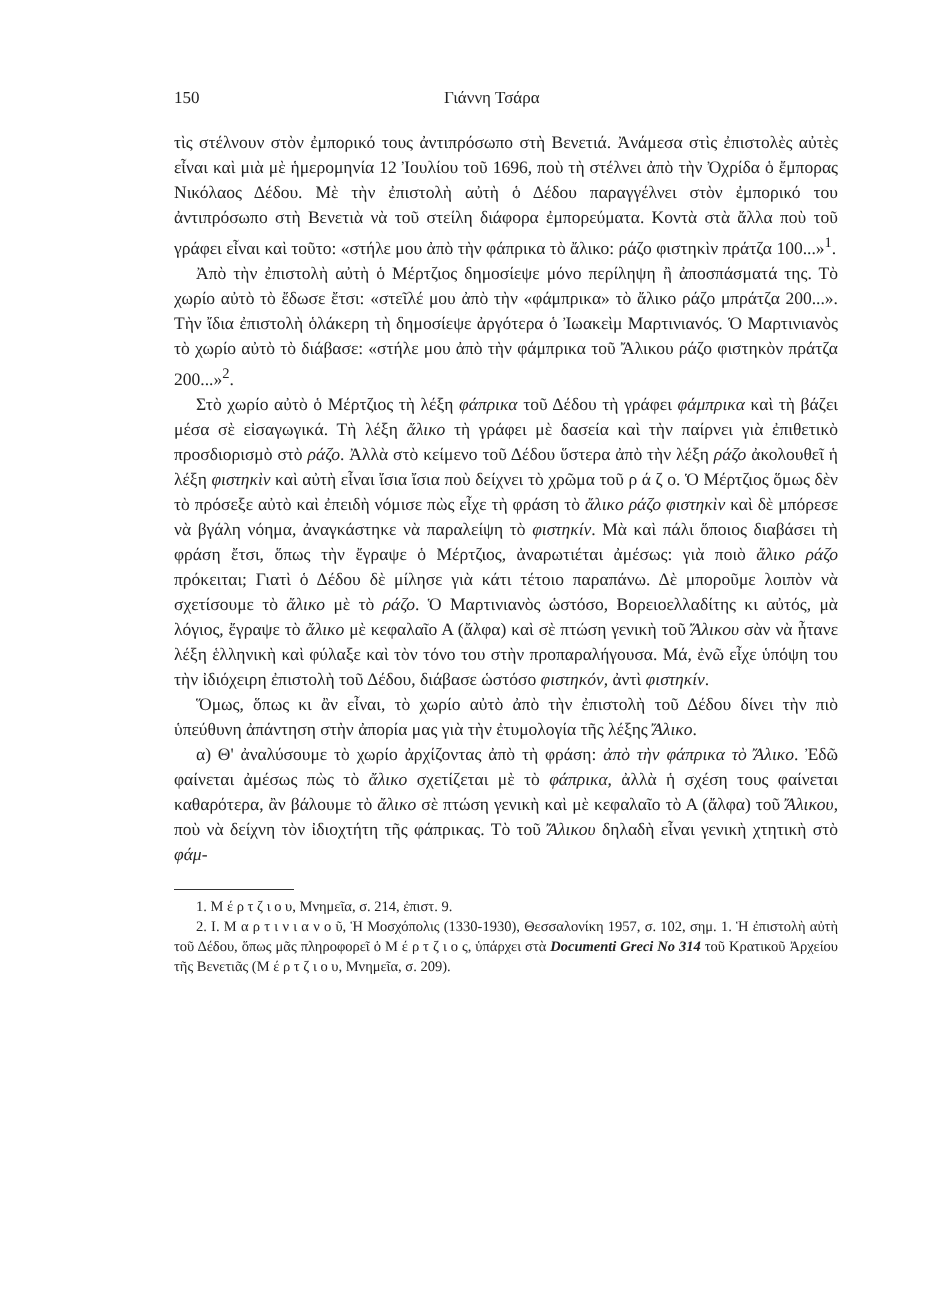150 Γιάννη Τσάρα
τὶς στέλνουν στὸν ἐμπορικό τους ἀντιπρόσωπο στὴ Βενετιά. Ἀνάμεσα στὶς ἐπιστολὲς αὐτὲς εἶναι καὶ μιὰ μὲ ἡμερομηνία 12 Ἰουλίου τοῦ 1696, ποὺ τὴ στέλνει ἀπὸ τὴν Ὀχρίδα ὁ ἔμπορας Νικόλαος Δέδου. Μὲ τὴν ἐπιστολὴ αὐτὴ ὁ Δέδου παραγγέλνει στὸν ἐμπορικό του ἀντιπρόσωπο στὴ Βενετιὰ νὰ τοῦ στείλη διάφορα ἐμπορεύματα. Κοντὰ στὰ ἄλλα ποὺ τοῦ γράφει εἶναι καὶ τοῦτο: «στήλε μου ἀπὸ τὴν φάπρικα τὸ ἄλικο: ράζο φιστηκὶν πράτζα 100...»<sup>1</sup>.
Ἀπὸ τὴν ἐπιστολὴ αὐτὴ ὁ Μέρτζιος δημοσίεψε μόνο περίληψη ἢ ἀποσπάσματά της. Τὸ χωρίο αὐτὸ τὸ ἔδωσε ἔτσι: «στεῖλέ μου ἀπὸ τὴν «φάμπρικα» τὸ ἄλικο ράζο μπράτζα 200...». Τὴν ἴδια ἐπιστολὴ ὁλάκερη τὴ δημοσίεψε ἀργότερα ὁ Ἰωακεὶμ Μαρτινιανός. Ὁ Μαρτινιανὸς τὸ χωρίο αὐτὸ τὸ διάβασε: «στήλε μου ἀπὸ τὴν φάμπρικα τοῦ Ἄλικου ράζο φιστηκὸν πράτζα 200...»<sup>2</sup>.
Στὸ χωρίο αὐτὸ ὁ Μέρτζιος τὴ λέξη φάπρικα τοῦ Δέδου τὴ γράφει φάμπρικα καὶ τὴ βάζει μέσα σὲ εἰσαγωγικά. Τὴ λέξη ἄλικο τὴ γράφει μὲ δασεία καὶ τὴν παίρνει γιὰ ἐπιθετικὸ προσδιορισμὸ στὸ ράζο. Ἀλλὰ στὸ κείμενο τοῦ Δέδου ὕστερα ἀπὸ τὴν λέξη ράζο ἀκολουθεῖ ἡ λέξη φιστηκὶν καὶ αὐτὴ εἶναι ἴσια ἴσια ποὺ δείχνει τὸ χρῶμα τοῦ ρ ά ζ ο. Ὁ Μέρτζιος ὅμως δὲν τὸ πρόσεξε αὐτὸ καὶ ἐπειδὴ νόμισε πὼς εἶχε τὴ φράση τὸ ἄλικο ράζο φιστηκὶν καὶ δὲ μπόρεσε νὰ βγάλη νόημα, ἀναγκάστηκε νὰ παραλείψη τὸ φιστηκίν. Μὰ καὶ πάλι ὅποιος διαβάσει τὴ φράση ἔτσι, ὅπως τὴν ἔγραψε ὁ Μέρτζιος, ἀναρωτιέται ἀμέσως: γιὰ ποιὸ ἄλικο ράζο πρόκειται; Γιατὶ ὁ Δέδου δὲ μίλησε γιὰ κάτι τέτοιο παραπάνω. Δὲ μποροῦμε λοιπὸν νὰ σχετίσουμε τὸ ἄλικο μὲ τὸ ράζο. Ὁ Μαρτινιανὸς ὡστόσο, Βορειοελλαδίτης κι αὐτός, μὰ λόγιος, ἔγραψε τὸ ἄλικο μὲ κεφαλαῖο Α (ἄλφα) καὶ σὲ πτώση γενικὴ τοῦ Ἄλικου σὰν νὰ ἦτανε λέξη ἑλληνικὴ καὶ φύλαξε καὶ τὸν τόνο του στὴν προπαραλήγουσα. Μά, ἐνῶ εἶχε ὑπόψη του τὴν ἰδιόχειρη ἐπιστολὴ τοῦ Δέδου, διάβασε ὡστόσο φιστηκόν, ἀντὶ φιστηκίν.
Ὅμως, ὅπως κι ἂν εἶναι, τὸ χωρίο αὐτὸ ἀπὸ τὴν ἐπιστολὴ τοῦ Δέδου δίνει τὴν πιὸ ὑπεύθυνη ἀπάντηση στὴν ἀπορία μας γιὰ τὴν ἐτυμολογία τῆς λέξης Ἄλικο.
α) Θ' ἀναλύσουμε τὸ χωρίο ἀρχίζοντας ἀπὸ τὴ φράση: ἀπὸ τὴν φάπρικα τὸ Ἄλικο. Ἐδῶ φαίνεται ἀμέσως πὼς τὸ ἄλικο σχετίζεται μὲ τὸ φάπρικα, ἀλλὰ ἡ σχέση τους φαίνεται καθαρότερα, ἂν βάλουμε τὸ ἄλικο σὲ πτώση γενικὴ καὶ μὲ κεφαλαῖο τὸ Α (ἄλφα) τοῦ Ἄλικου, ποὺ νὰ δείχνη τὸν ἰδιοχτήτη τῆς φάπρικας. Τὸ τοῦ Ἄλικου δηλαδὴ εἶναι γενικὴ χτητικὴ στὸ φάμ-
1. Μ έ ρ τ ζ ι ο υ, Μνημεῖα, σ. 214, ἐπιστ. 9.
2. Ι. Μ α ρ τ ι ν ι α ν ο ῦ, Ἡ Μοσχόπολις (1330-1930), Θεσσαλονίκη 1957, σ. 102, σημ. 1. Ἡ ἐπιστολὴ αὐτὴ τοῦ Δέδου, ὅπως μᾶς πληροφορεῖ ὁ Μ έ ρ τ ζ ι ο ς, ὑπάρχει στὰ Documenti Greci No 314 τοῦ Κρατικοῦ Ἀρχείου τῆς Βενετιᾶς (Μ έ ρ τ ζ ι ο υ, Μνημεῖα, σ. 209).